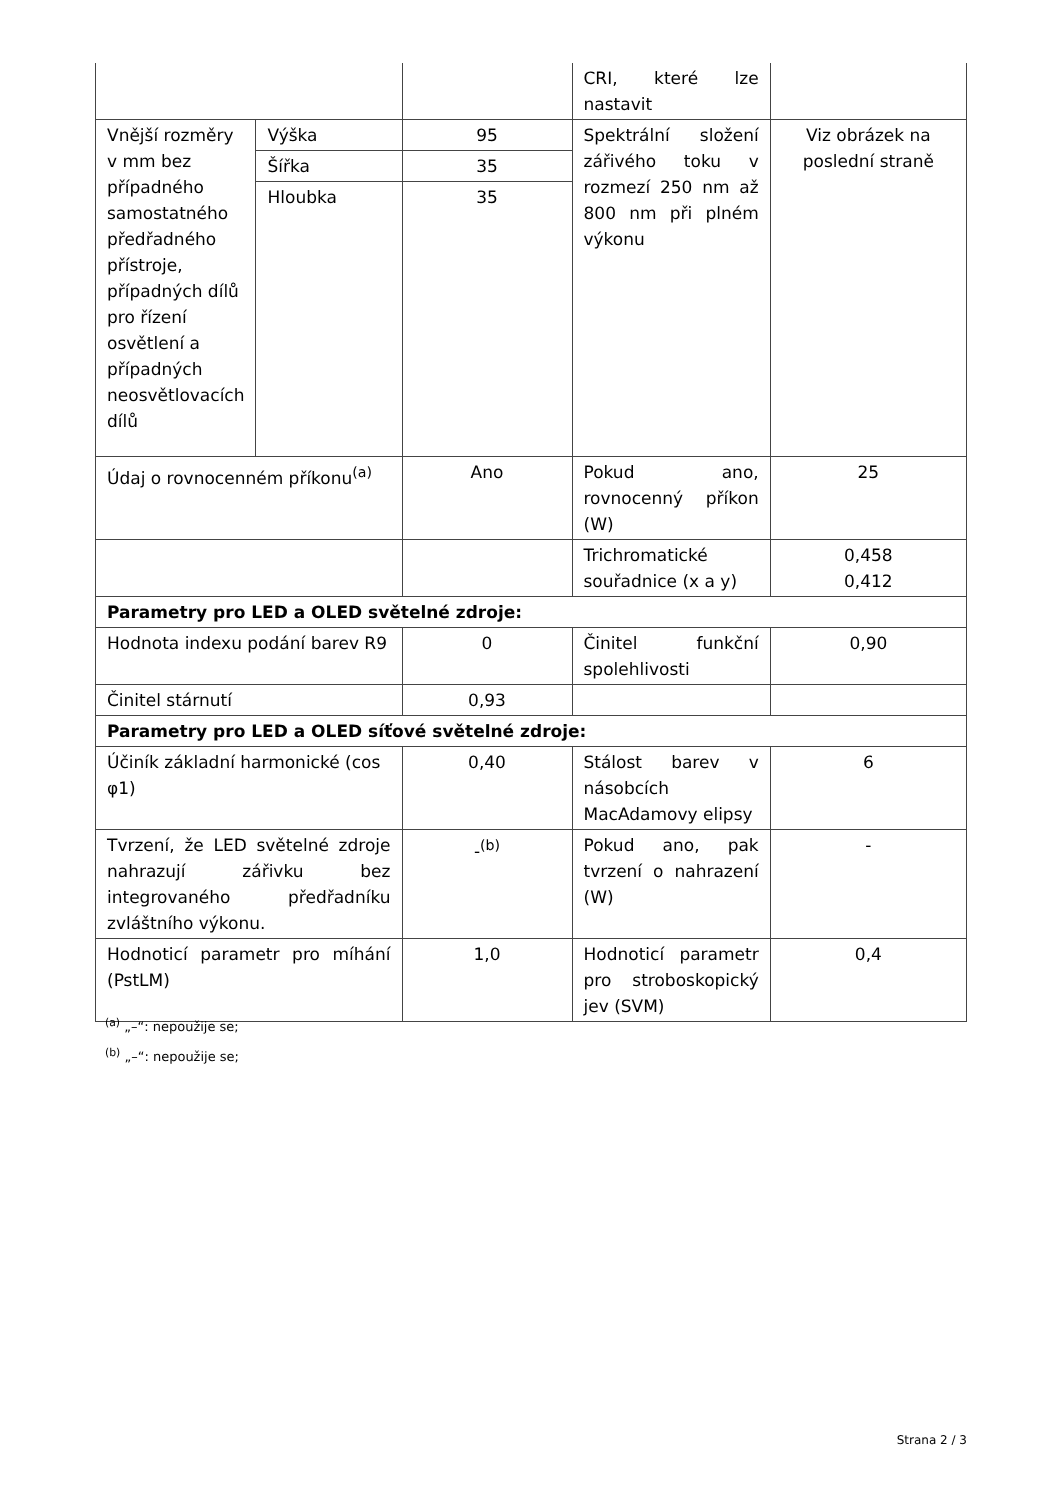| | | | CRI, které lze nastavit | |
| Vnější rozměry v mm bez případného samostatného předřadného přístroje, případných dílů pro řízení osvětlení a případných neosvětlovacích dílů | Výška | 95 | Spektrální složení zářivého toku v rozmezí 250 nm až 800 nm při plném výkonu | Viz obrázek na poslední straně |
| | Šířka | 35 | | |
| | Hloubka | 35 | | |
| Údaj o rovnocenném příkonu<sup>(a)</sup> | | Ano | Pokud ano, rovnocenný příkon (W) | 25 |
| | | | Trichromatické souřadnice (x a y) | 0,458 0,412 |
| Parametry pro LED a OLED světelné zdroje: | | | | |
| Hodnota indexu podání barev R9 | | 0 | Činitel funkční spolehlivosti | 0,90 |
| Činitel stárnutí | | 0,93 | | |
| Parametry pro LED a OLED síťové světelné zdroje: | | | | |
| Účiník základní harmonické (cos φ1) | | 0,40 | Stálost barev v násobcích MacAdamovy elipsy | 6 |
| Tvrzení, že LED světelné zdroje nahrazují zářivku bez integrovaného předřadníku zvláštního výkonu. | | -<sup>(b)</sup> | Pokud ano, pak tvrzení o nahrazení (W) | - |
| Hodnoticí parametr pro míhání (PstLM) | | 1,0 | Hodnoticí parametr pro stroboskopický jev (SVM) | 0,4 |
<sup>(a)</sup> „–“: nepoužije se;
<sup>(b)</sup> „–“: nepoužije se;
Strana 2 / 3